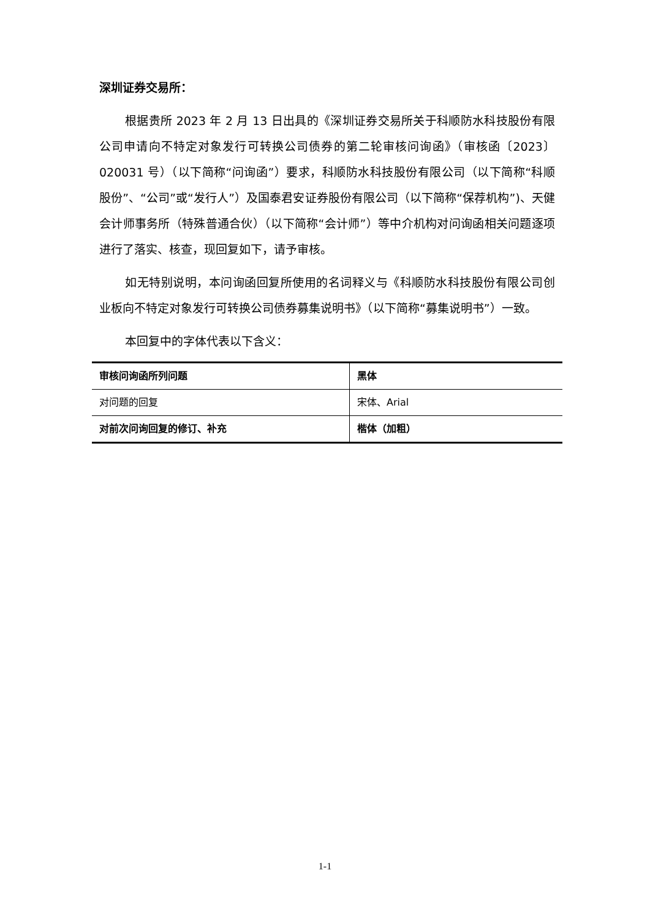深圳证券交易所：
根据贵所 2023 年 2 月 13 日出具的《深圳证券交易所关于科顺防水科技股份有限公司申请向不特定对象发行可转换公司债券的第二轮审核问询函》（审核函〔2023〕020031 号）（以下简称“问询函”）要求，科顺防水科技股份有限公司（以下简称“科顺股份”、“公司”或“发行人”）及国泰君安证券股份有限公司（以下简称“保荐机构”)、天健会计师事务所（特殊普通合伙）（以下简称“会计师”）等中介机构对问询函相关问题逐项进行了落实、核查，现回复如下，请予审核。
如无特别说明，本问询函回复所使用的名词释义与《科顺防水科技股份有限公司创业板向不特定对象发行可转换公司债券募集说明书》（以下简称“募集说明书”）一致。
本回复中的字体代表以下含义：
| 审核问询函所列问题 | 黑体 |
| 对问题的回复 | 宋体、Arial |
| 对前次问询回复的修订、补充 | 楷体（加粗） |
1-1